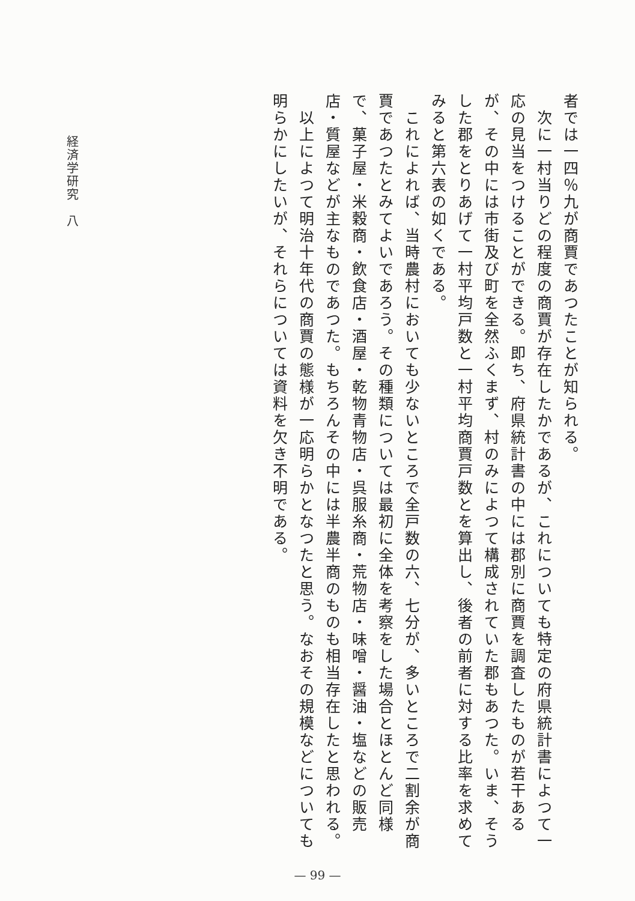者では一四％九が商賈であつたことが知られる。
　次に一村当りどの程度の商賈が存在したかであるが、これについても特定の府県統計書によつて一応の見当をつけることができる。即ち、府県統計書の中には郡別に商賈を調査したものが若干あるが、その中には市街及び町を全然ふくまず、村のみによつて構成されていた郡もあつた。いま、そうした郡をとりあげて一村平均戸数と一村平均商賈戸数とを算出し、後者の前者に対する比率を求めてみると第六表の如くである。
　これによれば、当時農村においても少ないところで全戸数の六、七分が、多いところで二割余が商賈であつたとみてよいであろう。その種類については最初に全体を考察をした場合とほとんど同様で、菓子屋・米穀商・飲食店・酒屋・乾物青物店・呉服糸商・荒物店・味噌・醤油・塩などの販売店・質屋などが主なものであつた。もちろんその中には半農半商のものも相当存在したと思われる。
　以上によつて明治十年代の商賈の態様が一応明らかとなつたと思う。なおその規模などについても明らかにしたいが、それらについては資料を欠き不明である。
経済学研究　八
— 99 —